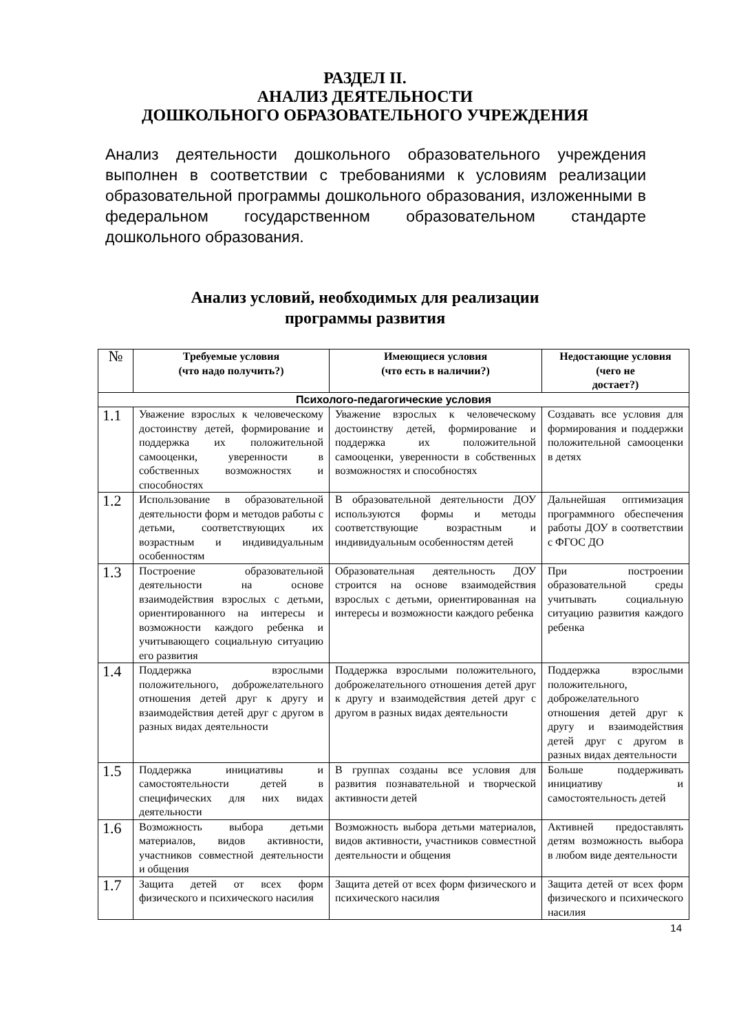РАЗДЕЛ II.
АНАЛИЗ ДЕЯТЕЛЬНОСТИ
ДОШКОЛЬНОГО ОБРАЗОВАТЕЛЬНОГО УЧРЕЖДЕНИЯ
Анализ деятельности дошкольного образовательного учреждения выполнен в соответствии с требованиями к условиям реализации образовательной программы дошкольного образования, изложенными в федеральном государственном образовательном стандарте дошкольного образования.
Анализ условий, необходимых для реализации
программы развития
| № | Требуемые условия (что надо получить?) | Имеющиеся условия (что есть в наличии?) | Недостающие условия (чего не достает?) |
| --- | --- | --- | --- |
| Психолого-педагогические условия | | | |
| 1.1 | Уважение взрослых к человеческому достоинству детей, формирование и поддержка их положительной самооценки, уверенности в собственных возможностях и способностях | Уважение взрослых к человеческому достоинству детей, формирование и поддержка их положительной самооценки, уверенности в собственных возможностях и способностях | Создавать все условия для формирования и поддержки положительной самооценки в детях |
| 1.2 | Использование в образовательной деятельности форм и методов работы с детьми, соответствующих их возрастным и индивидуальным особенностям | В образовательной деятельности ДОУ используются формы и методы соответствующие возрастным и индивидуальным особенностям детей | Дальнейшая оптимизация программного обеспечения работы ДОУ в соответствии с ФГОС ДО |
| 1.3 | Построение образовательной деятельности на основе взаимодействия взрослых с детьми, ориентированного на интересы и возможности каждого ребенка и учитывающего социальную ситуацию его развития | Образовательная деятельность ДОУ строится на основе взаимодействия взрослых с детьми, ориентированная на интересы и возможности каждого ребенка | При построении образовательной среды учитывать социальную ситуацию развития каждого ребенка |
| 1.4 | Поддержка взрослыми положительного, доброжелательного отношения детей друг к другу и взаимодействия детей друг с другом в разных видах деятельности | Поддержка взрослыми положительного, доброжелательного отношения детей друг к другу и взаимодействия детей друг с другом в разных видах деятельности | Поддержка взрослыми положительного, доброжелательного отношения детей друг к другу и взаимодействия детей друг с другом в разных видах деятельности |
| 1.5 | Поддержка инициативы и самостоятельности детей в специфических для них видах деятельности | В группах созданы все условия для развития познавательной и творческой активности детей | Больше поддерживать инициативу и самостоятельность детей |
| 1.6 | Возможность выбора детьми материалов, видов активности, участников совместной деятельности и общения | Возможность выбора детьми материалов, видов активности, участников совместной деятельности и общения | Активней предоставлять детям возможность выбора в любом виде деятельности |
| 1.7 | Защита детей от всех форм физического и психического насилия | Защита детей от всех форм физического и психического насилия | Защита детей от всех форм физического и психического насилия |
14